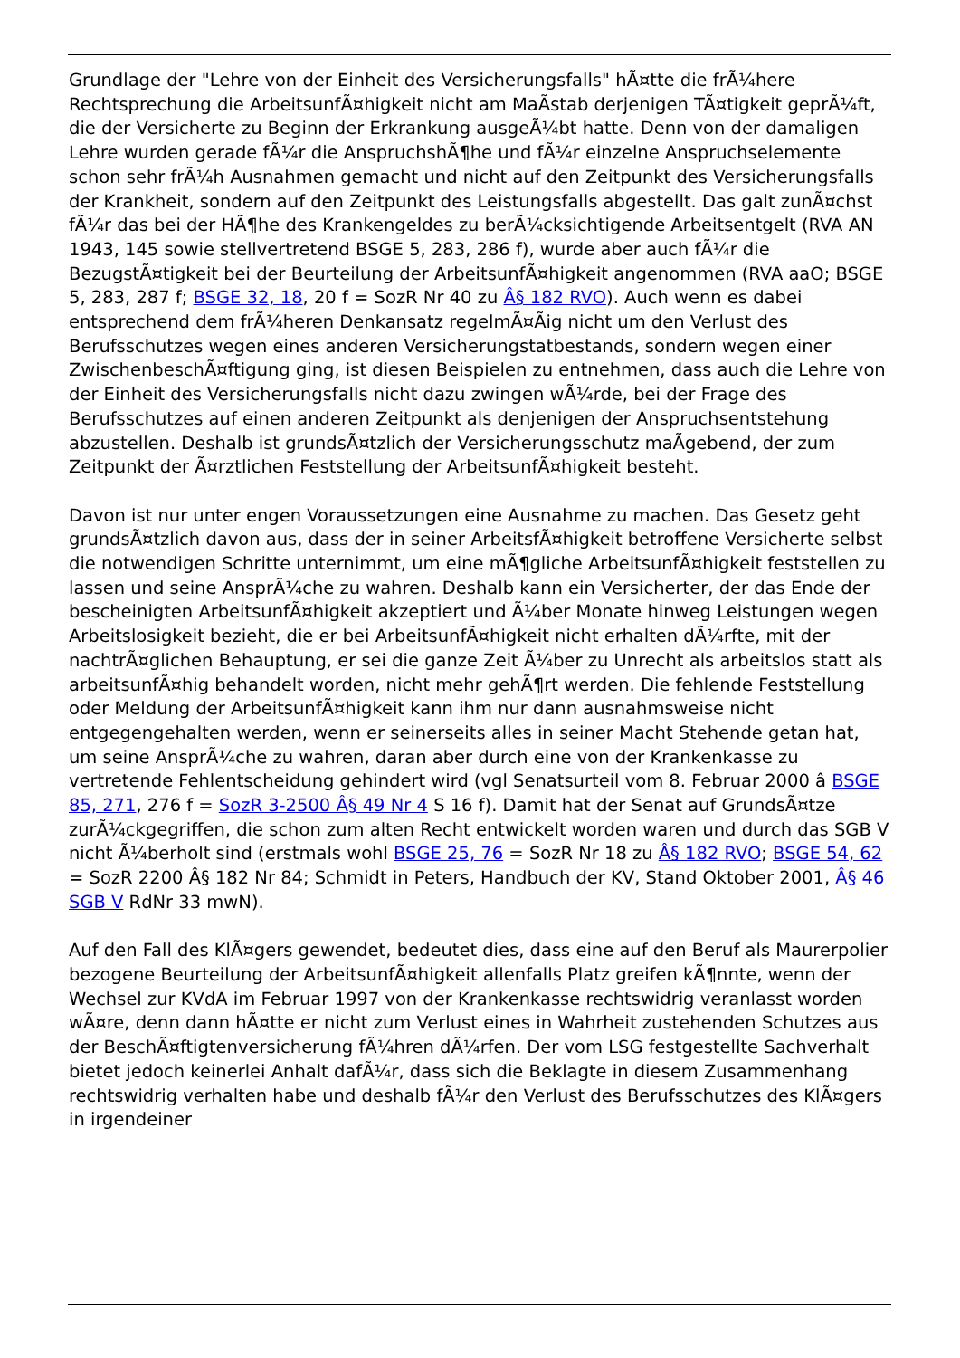Grundlage der "Lehre von der Einheit des Versicherungsfalls" hÃ¤tte die frÃ¼here Rechtsprechung die ArbeitsunfÃ¤higkeit nicht am MaÃstab derjenigen TÃ¤tigkeit geprÃ¼ft, die der Versicherte zu Beginn der Erkrankung ausgeÃ¼bt hatte. Denn von der damaligen Lehre wurden gerade fÃ¼r die AnspruchshÃ¶he und fÃ¼r einzelne Anspruchselemente schon sehr frÃ¼h Ausnahmen gemacht und nicht auf den Zeitpunkt des Versicherungsfalls der Krankheit, sondern auf den Zeitpunkt des Leistungsfalls abgestellt. Das galt zunÃ¤chst fÃ¼r das bei der HÃ¶he des Krankengeldes zu berÃ¼cksichtigende Arbeitsentgelt (RVA AN 1943, 145 sowie stellvertretend BSGE 5, 283, 286 f), wurde aber auch fÃ¼r die BezugstÃ¤tigkeit bei der Beurteilung der ArbeitsunfÃ¤higkeit angenommen (RVA aaO; BSGE 5, 283, 287 f; BSGE 32, 18, 20 f = SozR Nr 40 zu Â§ 182 RVO). Auch wenn es dabei entsprechend dem frÃ¼heren Denkansatz regelmÃ¤Ãig nicht um den Verlust des Berufsschutzes wegen eines anderen Versicherungstatbestands, sondern wegen einer ZwischenbeschÃ¤ftigung ging, ist diesen Beispielen zu entnehmen, dass auch die Lehre von der Einheit des Versicherungsfalls nicht dazu zwingen wÃ¼rde, bei der Frage des Berufsschutzes auf einen anderen Zeitpunkt als denjenigen der Anspruchsentstehung abzustellen. Deshalb ist grundsÃ¤tzlich der Versicherungsschutz maÃgebend, der zum Zeitpunkt der Ã¤rztlichen Feststellung der ArbeitsunfÃ¤higkeit besteht.
Davon ist nur unter engen Voraussetzungen eine Ausnahme zu machen. Das Gesetz geht grundsÃ¤tzlich davon aus, dass der in seiner ArbeitsfÃ¤higkeit betroffene Versicherte selbst die notwendigen Schritte unternimmt, um eine mÃ¶gliche ArbeitsunfÃ¤higkeit feststellen zu lassen und seine AnsprÃ¼che zu wahren. Deshalb kann ein Versicherter, der das Ende der bescheinigten ArbeitsunfÃ¤higkeit akzeptiert und Ã¼ber Monate hinweg Leistungen wegen Arbeitslosigkeit bezieht, die er bei ArbeitsunfÃ¤higkeit nicht erhalten dÃ¼rfte, mit der nachtrÃ¤glichen Behauptung, er sei die ganze Zeit Ã¼ber zu Unrecht als arbeitslos statt als arbeitsunfÃ¤hig behandelt worden, nicht mehr gehÃ¶rt werden. Die fehlende Feststellung oder Meldung der ArbeitsunfÃ¤higkeit kann ihm nur dann ausnahmsweise nicht entgegengehalten werden, wenn er seinerseits alles in seiner Macht Stehende getan hat, um seine AnsprÃ¼che zu wahren, daran aber durch eine von der Krankenkasse zu vertretende Fehlentscheidung gehindert wird (vgl Senatsurteil vom 8. Februar 2000 â BSGE 85, 271, 276 f = SozR 3-2500 Â§ 49 Nr 4 S 16 f). Damit hat der Senat auf GrundsÃ¤tze zurÃ¼ckgegriffen, die schon zum alten Recht entwickelt worden waren und durch das SGB V nicht Ã¼berholt sind (erstmals wohl BSGE 25, 76 = SozR Nr 18 zu Â§ 182 RVO; BSGE 54, 62 = SozR 2200 Â§ 182 Nr 84; Schmidt in Peters, Handbuch der KV, Stand Oktober 2001, Â§ 46 SGB V RdNr 33 mwN).
Auf den Fall des KlÃ¤gers gewendet, bedeutet dies, dass eine auf den Beruf als Maurerpolier bezogene Beurteilung der ArbeitsunfÃ¤higkeit allenfalls Platz greifen kÃ¶nnte, wenn der Wechsel zur KVdA im Februar 1997 von der Krankenkasse rechtswidrig veranlasst worden wÃ¤re, denn dann hÃ¤tte er nicht zum Verlust eines in Wahrheit zustehenden Schutzes aus der BeschÃ¤ftigtenversicherung fÃ¼hren dÃ¼rfen. Der vom LSG festgestellte Sachverhalt bietet jedoch keinerlei Anhalt dafÃ¼r, dass sich die Beklagte in diesem Zusammenhang rechtswidrig verhalten habe und deshalb fÃ¼r den Verlust des Berufsschutzes des KlÃ¤gers in irgendeiner